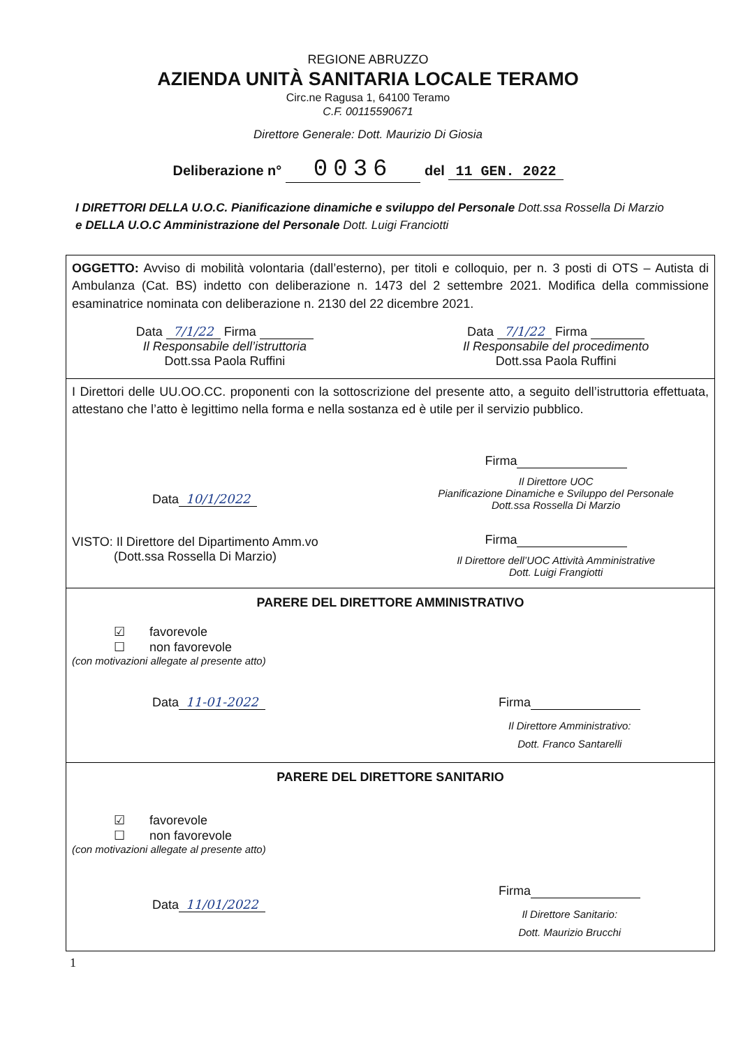REGIONE ABRUZZO
AZIENDA UNITÀ SANITARIA LOCALE TERAMO
Circ.ne Ragusa 1, 64100 Teramo
C.F. 00115590671
Direttore Generale: Dott. Maurizio Di Giosia
Deliberazione n° 0036 del 11 GEN. 2022
I DIRETTORI DELLA U.O.C. Pianificazione dinamiche e sviluppo del Personale Dott.ssa Rossella Di Marzio e DELLA U.O.C Amministrazione del Personale Dott. Luigi Franciotti
OGGETTO: Avviso di mobilità volontaria (dall’esterno), per titoli e colloquio, per n. 3 posti di OTS – Autista di Ambulanza (Cat. BS) indetto con deliberazione n. 1473 del 2 settembre 2021. Modifica della commissione esaminatrice nominata con deliberazione n. 2130 del 22 dicembre 2021.
Data 7/1/22 Firma
Il Responsabile dell’istruttoria
Dott.ssa Paola Ruffini
Data 7/1/22 Firma
Il Responsabile del procedimento
Dott.ssa Paola Ruffini
I Direttori delle UU.OO.CC. proponenti con la sottoscrizione del presente atto, a seguito dell’istruttoria effettuata, attestano che l’atto è legittimo nella forma e nella sostanza ed è utile per il servizio pubblico.
Data 10/1/2022
VISTO: Il Direttore del Dipartimento Amm.vo
(Dott.ssa Rossella Di Marzio)
Firma
Il Direttore UOC
Pianificazione Dinamiche e Sviluppo del Personale
Dott.ssa Rossella Di Marzio
Firma
Il Direttore dell’UOC Attività Amministrative
Dott. Luigi Frangiotti
PARERE DEL DIRETTORE AMMINISTRATIVO
☑ favorevole
☐ non favorevole
(con motivazioni allegate al presente atto)
Data 11-01-2022 Firma
Il Direttore Amministrativo:
Dott. Franco Santarelli
PARERE DEL DIRETTORE SANITARIO
☑ favorevole
☐ non favorevole
(con motivazioni allegate al presente atto)
Data 11/01/2022
Firma
Il Direttore Sanitario:
Dott. Maurizio Brucchi
1